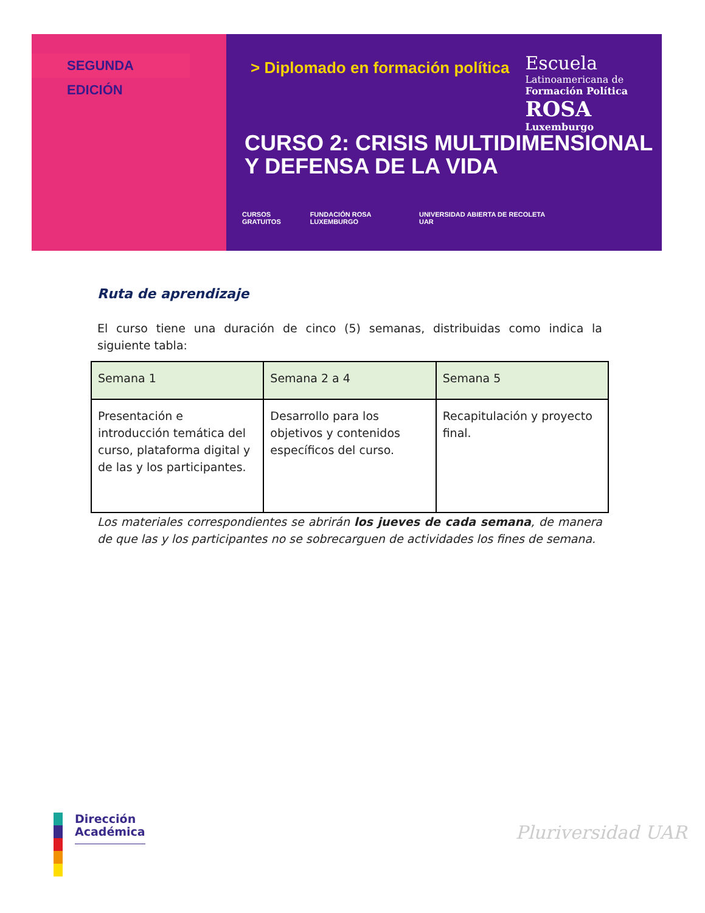SEGUNDA EDICIÓN > Diplomado en formación política
Escuela
Latinoamericana de
Formación Política
ROSA
Luxemburgo
CURSO 2: CRISIS MULTIDIMENSIONAL
Y DEFENSA DE LA VIDA
CURSOS GRATUITOS FUNDACIÓN ROSA LUXEMBURGO UNIVERSIDAD ABIERTA DE RECOLETA UAR
Ruta de aprendizaje
El curso tiene una duración de cinco (5) semanas, distribuidas como indica la siguiente tabla:
| Semana 1 | Semana 2 a 4 | Semana 5 |
| Presentación e introducción temática del curso, plataforma digital y de las y los participantes. | Desarrollo para los objetivos y contenidos específicos del curso. | Recapitulación y proyecto final. |
Los materiales correspondientes se abrirán los jueves de cada semana, de manera de que las y los participantes no se sobrecarguen de actividades los fines de semana.
Dirección
Académica
Pluriversidad UAR